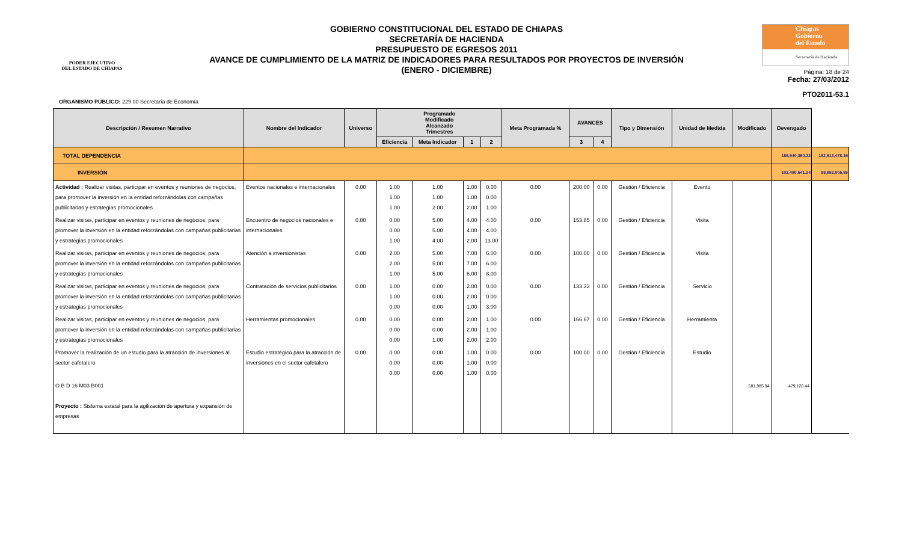PODER EJECUTIVO
DEL ESTADO DE CHIAPAS
GOBIERNO CONSTITUCIONAL DEL ESTADO DE CHIAPAS
SECRETARÍA DE HACIENDA
PRESUPUESTO DE EGRESOS 2011
AVANCE DE CUMPLIMIENTO DE LA MATRIZ DE INDICADORES PARA RESULTADOS POR PROYECTOS DE INVERSIÓN
(ENERO - DICIEMBRE)
Chiapas
Gobierno
del Estado
Secretaría de Hacienda
Página: 18 de 24
Fecha: 27/03/2012
PTO2011-53.1
ORGANISMO PÚBLICO: 229 00 Secretaría de Economía
| Descripción / Resumen Narrativo | Nombre del Indicador | Universo | Programado Modificado Alcanzado Trimestres | | | | Meta Programada % | AVANCES | | Tipo y Dimensión | Unidad de Medida | Modificado | Devengado | |
| --- | --- | --- | --- | --- | --- | --- | --- | --- | --- | --- | --- | --- | --- | --- |
| | | | Eficiencia | Meta Indicador | | | | | | | | | | |
| | | | | | 1 | 2 | | 3 | 4 | | | | | |
| TOTAL DEPENDENCIA | | | | | | | | | | | | | 186,940,350.22 | 182,913,478.15 |
| INVERSIÓN | | | | | | | | | | | | | 102,480,641.24 | 99,852,005.85 |
| Actividad : Realizar visitas, participar en eventos y reuniones de negocios, para promover la inversión en la entidad reforzándolas con campañas publicitarias y estrategias promocionales | Eventos nacionales e internacionales | 0.00 | 1.00 1.00 1.00 | 1.00 1.00 2.00 | 1.00 1.00 2.00 | 0.00 0.00 1.00 | 0.00 | 200.00 | 0.00 | Gestión / Eficiencia | Evento | | | |
| Realizar visitas, participar en eventos y reuniones de negocios, para promover la inversión en la entidad reforzándolas con campañas publicitarias y estrategias promocionales | Encuentro de negocios nacionales e internacionales | 0.00 | 0.00 0.00 1.00 | 5.00 5.00 4.00 | 4.00 4.00 2.00 | 4.00 4.00 13.00 | 0.00 | 153.85 | 0.00 | Gestión / Eficiencia | Visita | | | |
| Realizar visitas, participar en eventos y reuniones de negocios, para promover la inversión en la entidad reforzándolas con campañas publicitarias y estrategias promocionales | Atención a inversionistas | 0.00 | 2.00 2.00 1.00 | 5.00 5.00 5.00 | 7.00 7.00 6.00 | 6.00 6.00 8.00 | 0.00 | 100.00 | 0.00 | Gestión / Eficiencia | Visita | | | |
| Realizar visitas, participar en eventos y reuniones de negocios, para promover la inversión en la entidad reforzándolas con campañas publicitarias y estrategias promocionales | Contratación de servicios publicitarios | 0.00 | 1.00 1.00 0.00 | 0.00 0.00 0.00 | 2.00 2.00 1.00 | 0.00 0.00 3.00 | 0.00 | 133.33 | 0.00 | Gestión / Eficiencia | Servicio | | | |
| Realizar visitas, participar en eventos y reuniones de negocios, para promover la inversión en la entidad reforzándolas con campañas publicitarias y estrategias promocionales | Herramientas promocionales | 0.00 | 0.00 0.00 0.00 | 0.00 0.00 1.00 | 2.00 2.00 2.00 | 1.00 1.00 2.00 | 0.00 | 166.67 | 0.00 | Gestión / Eficiencia | Herramienta | | | |
| Promover la realización de un estudio para la atracción de inversiones al sector cafetalero | Estudio estratégico para la atracción de inversiones en el sector cafetalero | 0.00 | 0.00 0.00 0.00 | 0.00 0.00 0.00 | 1.00 1.00 1.00 | 0.00 0.00 0.00 | 0.00 | 100.00 | 0.00 | Gestión / Eficiencia | Estudio | | | |
| O B D 16 M03 B001 Proyecto : Sistema estatal para la agilización de apertura y expansión de empresas | | | | | | | | | | | | 581,985.94 | 479,126.44 | |